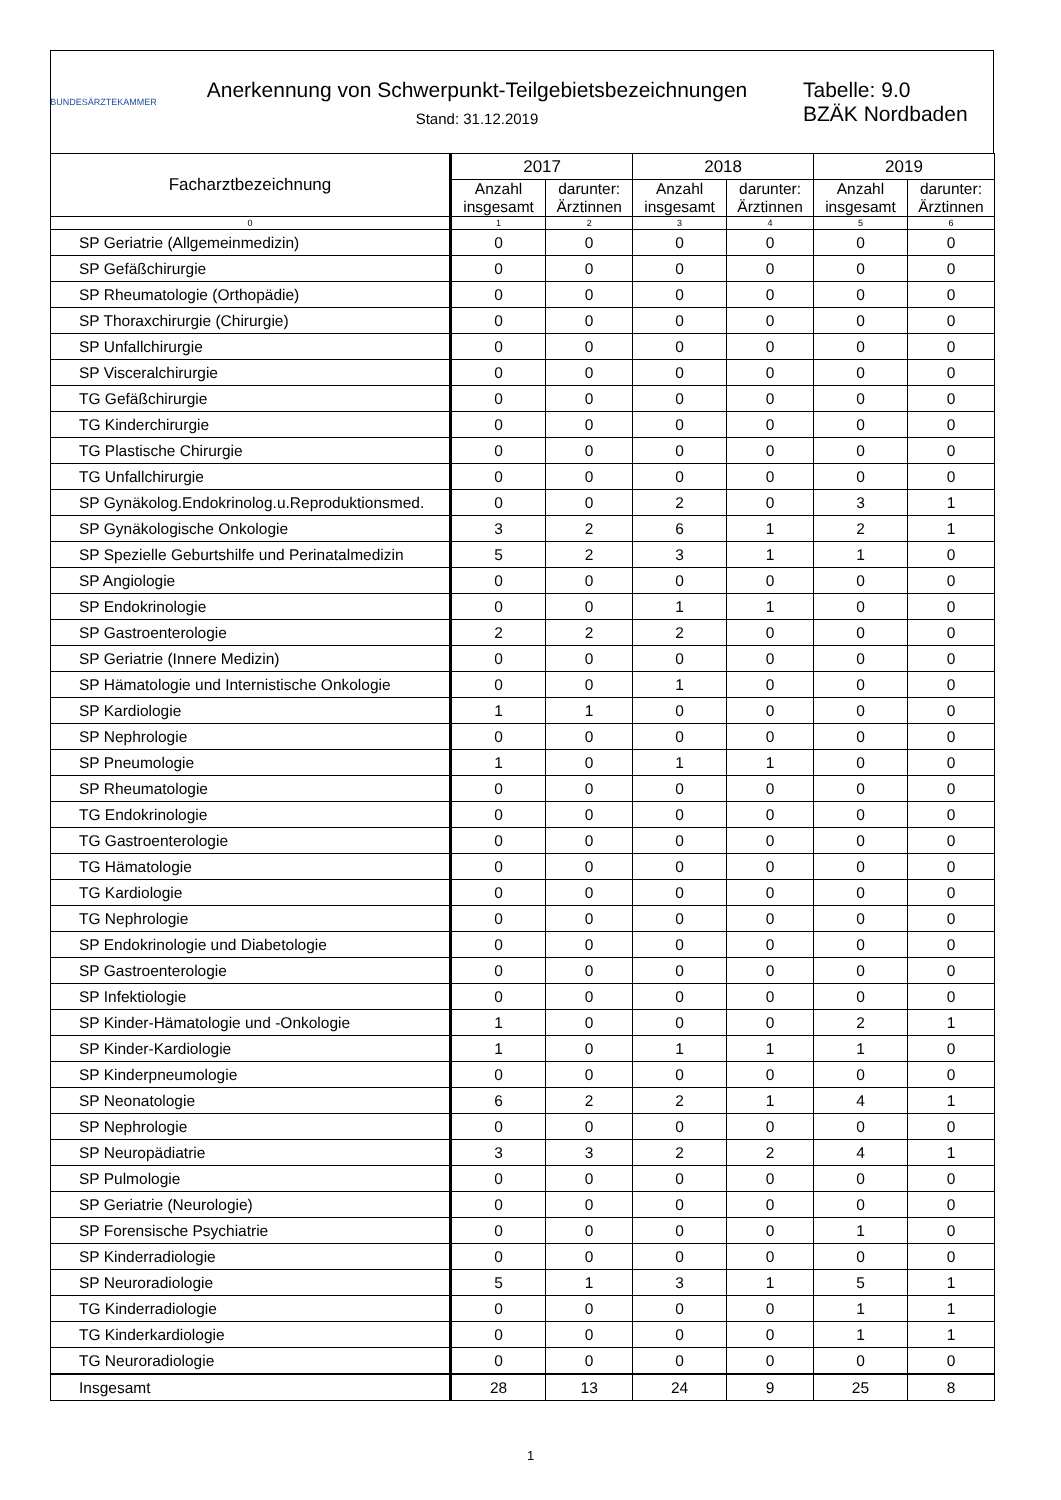BUNDESÄRZTEKAMMER
Anerkennung von Schwerpunkt-Teilgebietsbezeichnungen
Stand: 31.12.2019
Tabelle: 9.0
BZÄK Nordbaden
| Facharztbezeichnung | 2017 | | 2018 | | 2019 | |
| --- | --- | --- | --- | --- | --- | --- |
| | Anzahl insgesamt | darunter: Ärztinnen | Anzahl insgesamt | darunter: Ärztinnen | Anzahl insgesamt | darunter: Ärztinnen |
| 0 | 1 | 2 | 3 | 4 | 5 | 6 |
| SP Geriatrie (Allgemeinmedizin) | 0 | 0 | 0 | 0 | 0 | 0 |
| SP Gefäßchirurgie | 0 | 0 | 0 | 0 | 0 | 0 |
| SP Rheumatologie (Orthopädie) | 0 | 0 | 0 | 0 | 0 | 0 |
| SP Thoraxchirurgie (Chirurgie) | 0 | 0 | 0 | 0 | 0 | 0 |
| SP Unfallchirurgie | 0 | 0 | 0 | 0 | 0 | 0 |
| SP Visceralchirurgie | 0 | 0 | 0 | 0 | 0 | 0 |
| TG Gefäßchirurgie | 0 | 0 | 0 | 0 | 0 | 0 |
| TG Kinderchirurgie | 0 | 0 | 0 | 0 | 0 | 0 |
| TG Plastische Chirurgie | 0 | 0 | 0 | 0 | 0 | 0 |
| TG Unfallchirurgie | 0 | 0 | 0 | 0 | 0 | 0 |
| SP Gynäkolog.Endokrinolog.u.Reproduktionsmed. | 0 | 0 | 2 | 0 | 3 | 1 |
| SP Gynäkologische Onkologie | 3 | 2 | 6 | 1 | 2 | 1 |
| SP Spezielle Geburtshilfe und Perinatalmedizin | 5 | 2 | 3 | 1 | 1 | 0 |
| SP Angiologie | 0 | 0 | 0 | 0 | 0 | 0 |
| SP Endokrinologie | 0 | 0 | 1 | 1 | 0 | 0 |
| SP Gastroenterologie | 2 | 2 | 2 | 0 | 0 | 0 |
| SP Geriatrie (Innere Medizin) | 0 | 0 | 0 | 0 | 0 | 0 |
| SP Hämatologie und Internistische Onkologie | 0 | 0 | 1 | 0 | 0 | 0 |
| SP Kardiologie | 1 | 1 | 0 | 0 | 0 | 0 |
| SP Nephrologie | 0 | 0 | 0 | 0 | 0 | 0 |
| SP Pneumologie | 1 | 0 | 1 | 1 | 0 | 0 |
| SP Rheumatologie | 0 | 0 | 0 | 0 | 0 | 0 |
| TG Endokrinologie | 0 | 0 | 0 | 0 | 0 | 0 |
| TG Gastroenterologie | 0 | 0 | 0 | 0 | 0 | 0 |
| TG Hämatologie | 0 | 0 | 0 | 0 | 0 | 0 |
| TG Kardiologie | 0 | 0 | 0 | 0 | 0 | 0 |
| TG Nephrologie | 0 | 0 | 0 | 0 | 0 | 0 |
| SP Endokrinologie und Diabetologie | 0 | 0 | 0 | 0 | 0 | 0 |
| SP Gastroenterologie | 0 | 0 | 0 | 0 | 0 | 0 |
| SP Infektiologie | 0 | 0 | 0 | 0 | 0 | 0 |
| SP Kinder-Hämatologie und -Onkologie | 1 | 0 | 0 | 0 | 2 | 1 |
| SP Kinder-Kardiologie | 1 | 0 | 1 | 1 | 1 | 0 |
| SP Kinderpneumologie | 0 | 0 | 0 | 0 | 0 | 0 |
| SP Neonatologie | 6 | 2 | 2 | 1 | 4 | 1 |
| SP Nephrologie | 0 | 0 | 0 | 0 | 0 | 0 |
| SP Neuropädiatrie | 3 | 3 | 2 | 2 | 4 | 1 |
| SP Pulmologie | 0 | 0 | 0 | 0 | 0 | 0 |
| SP Geriatrie (Neurologie) | 0 | 0 | 0 | 0 | 0 | 0 |
| SP Forensische Psychiatrie | 0 | 0 | 0 | 0 | 1 | 0 |
| SP Kinderradiologie | 0 | 0 | 0 | 0 | 0 | 0 |
| SP Neuroradiologie | 5 | 1 | 3 | 1 | 5 | 1 |
| TG Kinderradiologie | 0 | 0 | 0 | 0 | 1 | 1 |
| TG Kinderkardiologie | 0 | 0 | 0 | 0 | 1 | 1 |
| TG Neuroradiologie | 0 | 0 | 0 | 0 | 0 | 0 |
| Insgesamt | 28 | 13 | 24 | 9 | 25 | 8 |
1